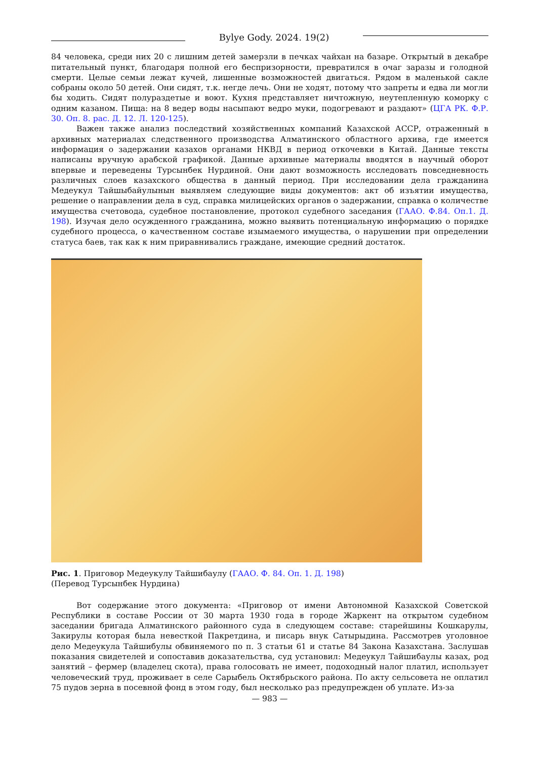Bylye Gody. 2024. 19(2)
84 человека, среди них 20 с лишним детей замерзли в печках чайхан на базаре. Открытый в декабре питательный пункт, благодаря полной его беспризорности, превратился в очаг заразы и голодной смерти. Целые семьи лежат кучей, лишенные возможностей двигаться. Рядом в маленькой сакле собраны около 50 детей. Они сидят, т.к. негде лечь. Они не ходят, потому что запреты и едва ли могли бы ходить. Сидят полураздетые и воют. Кухня представляет ничтожную, неутепленную коморку с одним казаном. Пища: на 8 ведер воды насыпают ведро муки, подогревают и раздают» (ЦГА РК. Ф.Р. 30. Оп. 8. рас. Д. 12. Л. 120-125).
Важен также анализ последствий хозяйственных компаний Казахской АССР, отраженный в архивных материалах следственного производства Алматинского областного архива, где имеется информация о задержании казахов органами НКВД в период откочевки в Китай. Данные тексты написаны вручную арабской графикой. Данные архивные материалы вводятся в научный оборот впервые и переведены Турсынбек Нурдиной. Они дают возможность исследовать повседневность различных слоев казахского общества в данный период. При исследовании дела гражданина Медеукул Тайшыбайулынын выявляем следующие виды документов: акт об изъятии имущества, решение о направлении дела в суд, справка милицейских органов о задержании, справка о количестве имущества счетовода, судебное постановление, протокол судебного заседания (ГААО. Ф.84. Оп.1. Д. 198). Изучая дело осужденного гражданина, можно выявить потенциальную информацию о порядке судебного процесса, о качественном составе изымаемого имущества, о нарушении при определении статуса баев, так как к ним приравнивались граждане, имеющие средний достаток.
Рис. 1. Приговор Медеукулу Тайшибаулу (ГААО. Ф. 84. Оп. 1. Д. 198)
(Перевод Турсынбек Нурдина)
Вот содержание этого документа: «Приговор от имени Автономной Казахской Советской Республики в составе России от 30 марта 1930 года в городе Жаркент на открытом судебном заседании бригада Алматинского районного суда в следующем составе: старейшины Кошкарулы, Закирулы которая была невесткой Пакретдина, и писарь внук Сатырыдина. Рассмотрев уголовное дело Медеукула Тайшибулы обвиняемого по п. 3 статьи 61 и статье 84 Закона Казахстана. Заслушав показания свидетелей и сопоставив доказательства, суд установил: Медеукул Тайшибаулы казах, род занятий – фермер (владелец скота), права голосовать не имеет, подоходный налог платил, использует человеческий труд, проживает в селе Сарыбель Октябрьского района. По акту сельсовета не оплатил 75 пудов зерна в посевной фонд в этом году, был несколько раз предупрежден об уплате. Из-за
— 983 —